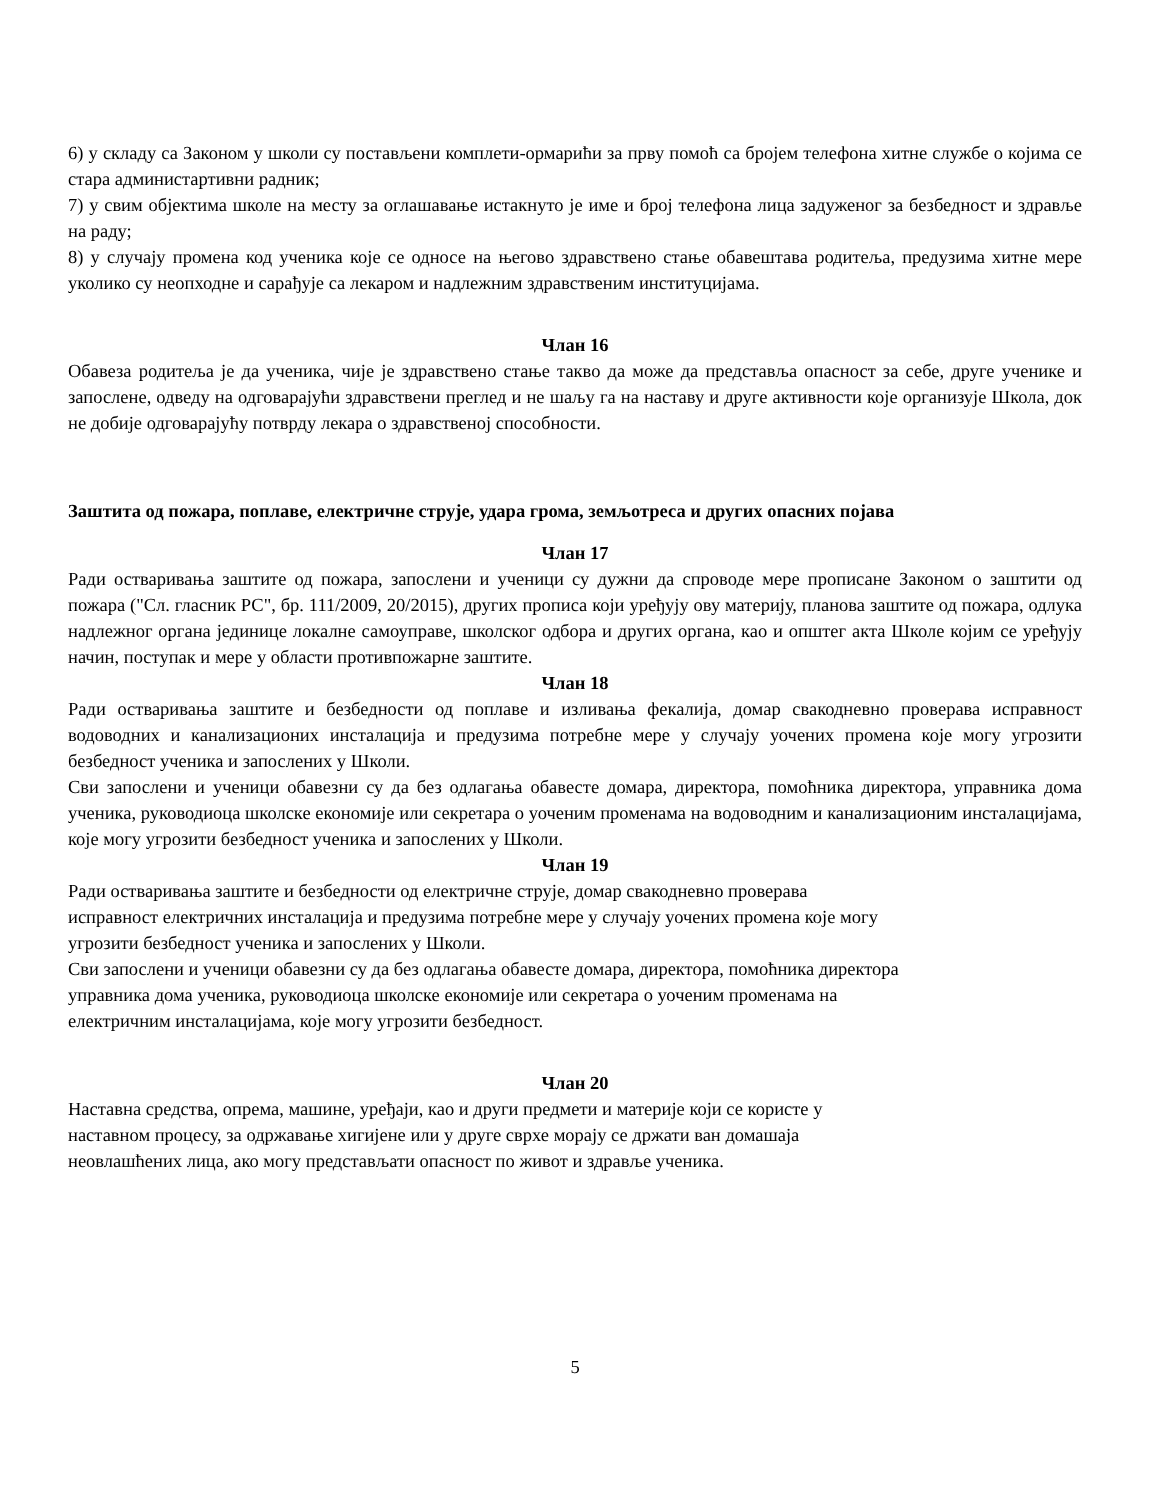6) у складу са Законом у школи су постављени комплети-ормарићи за прву помоћ са бројем телефона хитне службе о којима се стара администартивни радник;
7) у свим објектима школе на месту за оглашавање истакнуто је име и број телефона лица задуженог за безбедност и здравље на раду;
8) у случају промена код ученика које се односе на његово здравствено стање обавештава родитеља, предузима хитне мере уколико су неопходне и сарађује са лекаром и надлежним здравственим институцијама.
Члан 16
Обавеза родитеља је да ученика, чије је здравствено стање такво да може да представља опасност за себе, друге ученике и запослене, одведу на одговарајући здравствени преглед и не шаљу га на наставу и друге активности које организује Школа, док не добије одговарајућу потврду лекара о здравственој способности.
Заштита од пожара, поплаве, електричне струје, удара грома, земљотреса и других опасних појава
Члан 17
Ради остваривања заштите од пожара, запослени и ученици су дужни да спроводе мере прописане Законом о заштити од пожара ("Сл. гласник РС", бр. 111/2009, 20/2015), других прописа који уређују ову материју, планова заштите од пожара, одлука надлежног органа јединице локалне самоуправе, школског одбора и других органа, као и општег акта Школе којим се уређују начин, поступак и мере у области противпожарне заштите.
Члан 18
Ради остваривања заштите и безбедности од поплаве и изливања фекалија, домар свакодневно проверава исправност водоводних и канализационих инсталација и предузима потребне мере у случају уочених промена које могу угрозити безбедност ученика и запослених у Школи.
Сви запослени и ученици обавезни су да без одлагања обавесте домара, директора, помоћника директора, управника дома ученика, руководиоца школске економије или секретара о уоченим променама на водоводним и канализационим инсталацијама, које могу угрозити безбедност ученика и запослених у Школи.
Члан 19
Ради остваривања заштите и безбедности од електричне струје, домар свакодневно проверава
исправност електричних инсталација и предузима потребне мере у случају уочених промена које могу
угрозити безбедност ученика и запослених у Школи.
Сви запослени и ученици обавезни су да без одлагања обавесте домара, директора, помоћника директора
управника дома ученика, руководиоца школске економије или секретара о уоченим променама на
електричним инсталацијама, које могу угрозити безбедност.
Члан 20
Наставна средства, опрема, машине, уређаји, као и други предмети и материје који се користе у
наставном процесу, за одржавање хигијене или у друге сврхе морају се држати ван домашаја
неовлашћених лица, ако могу представљати опасност по живот и здравље ученика.
5